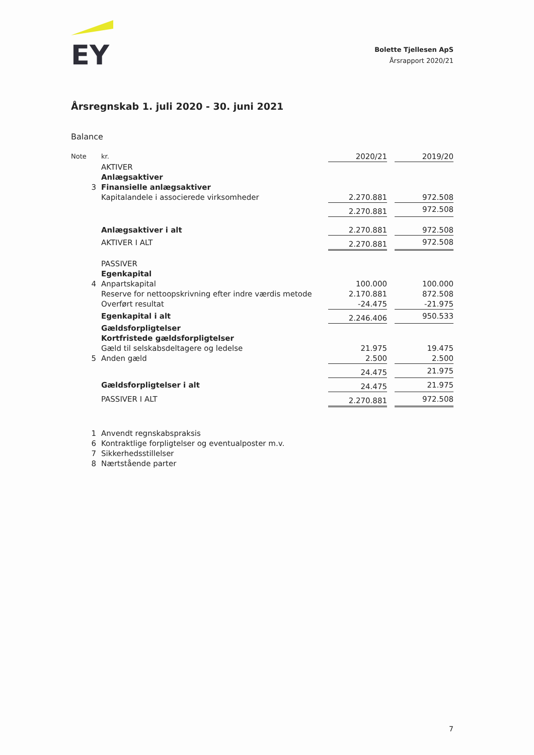EY
Bolette Tjellesen ApS
Årsrapport 2020/21
Årsregnskab 1. juli 2020 - 30. juni 2021
Balance
| Note | kr. | 2020/21 | | 2019/20 |
| | AKTIVER | | | |
| | Anlægsaktiver | | | |
| 3 | Finansielle anlægsaktiver | | | |
| | Kapitalandele i associerede virksomheder | 2.270.881 | | 972.508 |
| | | 2.270.881 | | 972.508 |
| | Anlægsaktiver i alt | 2.270.881 | | 972.508 |
| | AKTIVER I ALT | 2.270.881 | | 972.508 |
| | PASSIVER | | | |
| | Egenkapital | | | |
| 4 | Anpartskapital | 100.000 | | 100.000 |
| | Reserve for nettoopskrivning efter indre værdis metode | 2.170.881 | | 872.508 |
| | Overført resultat | -24.475 | | -21.975 |
| | Egenkapital i alt | 2.246.406 | | 950.533 |
| | Gældsforpligtelser | | | |
| | Kortfristede gældsforpligtelser | | | |
| | Gæld til selskabsdeltagere og ledelse | 21.975 | | 19.475 |
| 5 | Anden gæld | 2.500 | | 2.500 |
| | | 24.475 | | 21.975 |
| | Gældsforpligtelser i alt | 24.475 | | 21.975 |
| | PASSIVER I ALT | 2.270.881 | | 972.508 |
| 1 | Anvendt regnskabspraksis | | | |
| 6 | Kontraktlige forpligtelser og eventualposter m.v. | | | |
| 7 | Sikkerhedsstillelser | | | |
| 8 | Nærtstående parter | | | |
7